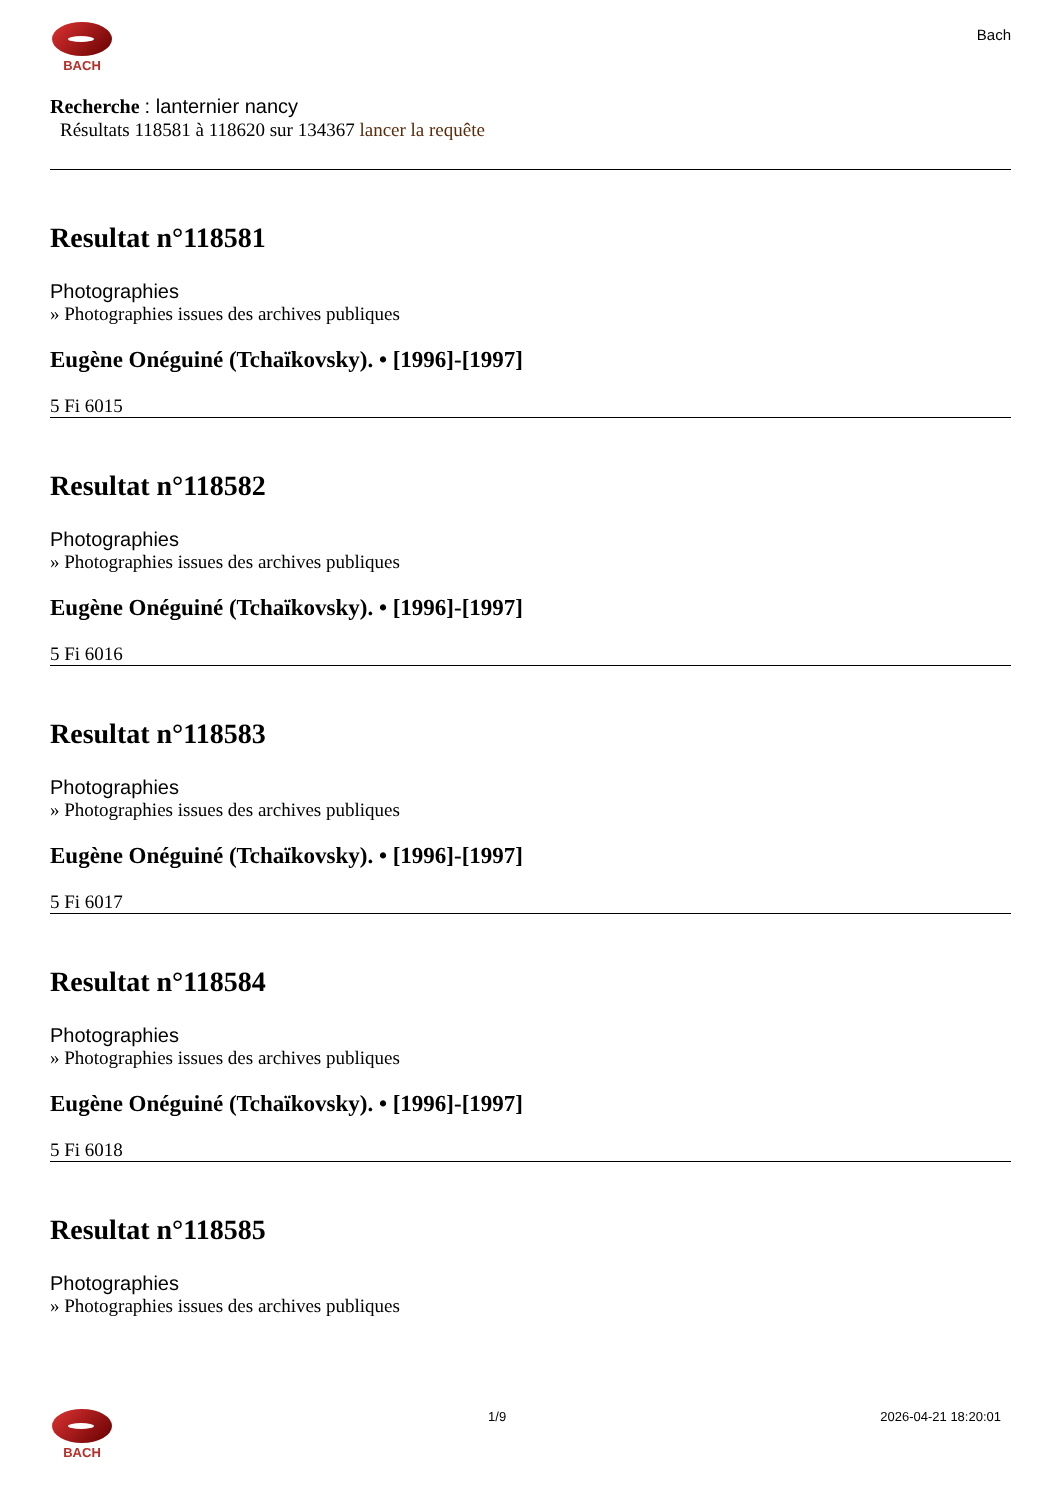BACH
Bach
Recherche : lanternier nancy
Résultats 118581 à 118620 sur 134367 lancer la requête
Resultat n°118581
Photographies
» Photographies issues des archives publiques
Eugène Onéguiné (Tchaïkovsky). • [1996]-[1997]
5 Fi 6015
Resultat n°118582
Photographies
» Photographies issues des archives publiques
Eugène Onéguiné (Tchaïkovsky). • [1996]-[1997]
5 Fi 6016
Resultat n°118583
Photographies
» Photographies issues des archives publiques
Eugène Onéguiné (Tchaïkovsky). • [1996]-[1997]
5 Fi 6017
Resultat n°118584
Photographies
» Photographies issues des archives publiques
Eugène Onéguiné (Tchaïkovsky). • [1996]-[1997]
5 Fi 6018
Resultat n°118585
Photographies
» Photographies issues des archives publiques
BACH 1/9 2026-04-21 18:20:01